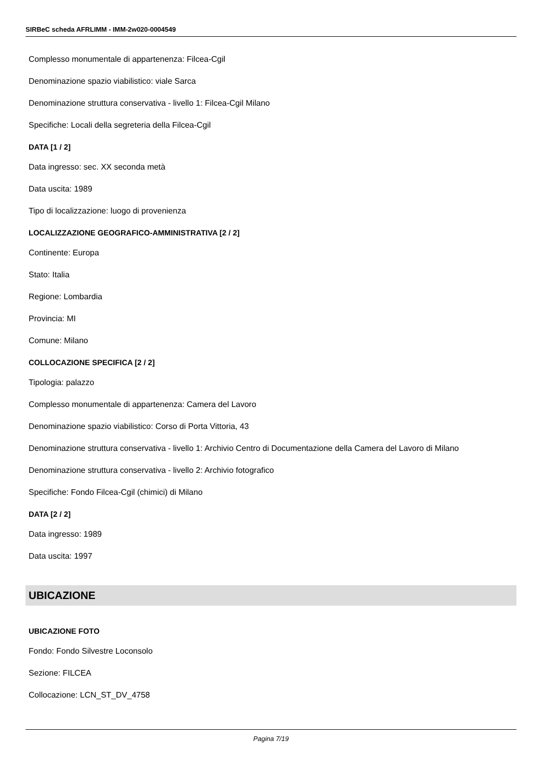SIRBeC scheda AFRLIMM - IMM-2w020-0004549
Complesso monumentale di appartenenza: Filcea-Cgil
Denominazione spazio viabilistico: viale Sarca
Denominazione struttura conservativa - livello 1: Filcea-Cgil Milano
Specifiche: Locali della segreteria della Filcea-Cgil
DATA [1 / 2]
Data ingresso: sec. XX seconda metà
Data uscita: 1989
Tipo di localizzazione: luogo di provenienza
LOCALIZZAZIONE GEOGRAFICO-AMMINISTRATIVA [2 / 2]
Continente: Europa
Stato: Italia
Regione: Lombardia
Provincia: MI
Comune: Milano
COLLOCAZIONE SPECIFICA [2 / 2]
Tipologia: palazzo
Complesso monumentale di appartenenza: Camera del Lavoro
Denominazione spazio viabilistico: Corso di Porta Vittoria, 43
Denominazione struttura conservativa - livello 1: Archivio Centro di Documentazione della Camera del Lavoro di Milano
Denominazione struttura conservativa - livello 2: Archivio fotografico
Specifiche: Fondo Filcea-Cgil (chimici) di Milano
DATA [2 / 2]
Data ingresso: 1989
Data uscita: 1997
UBICAZIONE
UBICAZIONE FOTO
Fondo: Fondo Silvestre Loconsolo
Sezione: FILCEA
Collocazione: LCN_ST_DV_4758
Pagina 7/19